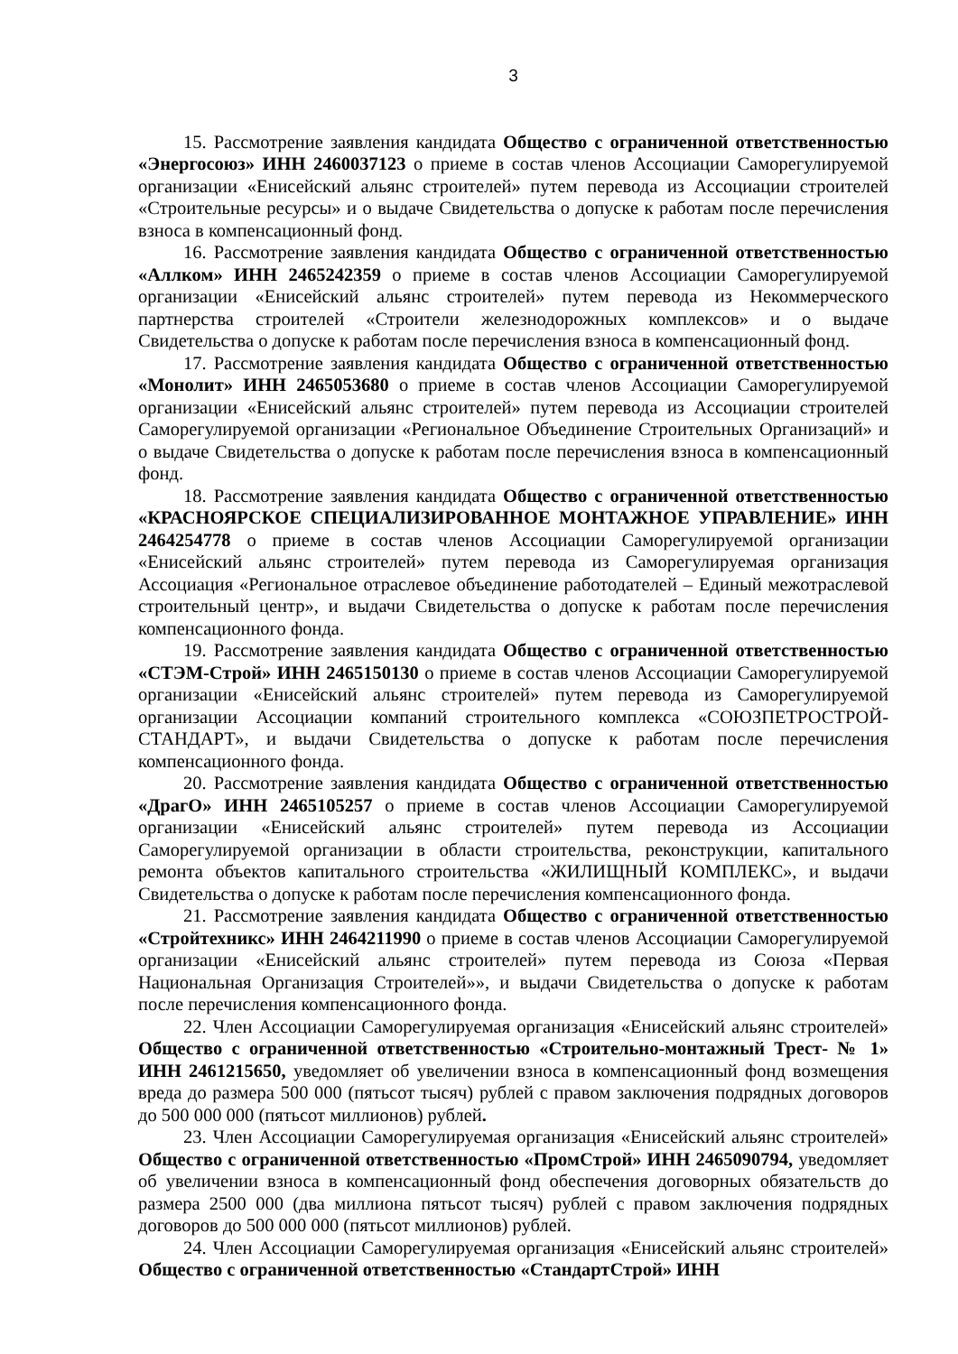3
15. Рассмотрение заявления кандидата Общество с ограниченной ответственностью «Энергосоюз» ИНН 2460037123 о приеме в состав членов Ассоциации Саморегулируемой организации «Енисейский альянс строителей» путем перевода из Ассоциации строителей «Строительные ресурсы» и о выдаче Свидетельства о допуске к работам после перечисления взноса в компенсационный фонд.
16. Рассмотрение заявления кандидата Общество с ограниченной ответственностью «Аллком» ИНН 2465242359 о приеме в состав членов Ассоциации Саморегулируемой организации «Енисейский альянс строителей» путем перевода из Некоммерческого партнерства строителей «Строители железнодорожных комплексов» и о выдаче Свидетельства о допуске к работам после перечисления взноса в компенсационный фонд.
17. Рассмотрение заявления кандидата Общество с ограниченной ответственностью «Монолит» ИНН 2465053680 о приеме в состав членов Ассоциации Саморегулируемой организации «Енисейский альянс строителей» путем перевода из Ассоциации строителей Саморегулируемой организации «Региональное Объединение Строительных Организаций» и о выдаче Свидетельства о допуске к работам после перечисления взноса в компенсационный фонд.
18. Рассмотрение заявления кандидата Общество с ограниченной ответственностью «КРАСНОЯРСКОЕ СПЕЦИАЛИЗИРОВАННОЕ МОНТАЖНОЕ УПРАВЛЕНИЕ» ИНН 2464254778 о приеме в состав членов Ассоциации Саморегулируемой организации «Енисейский альянс строителей» путем перевода из Саморегулируемая организация Ассоциация «Региональное отраслевое объединение работодателей – Единый межотраслевой строительный центр», и выдачи Свидетельства о допуске к работам после перечисления компенсационного фонда.
19. Рассмотрение заявления кандидата Общество с ограниченной ответственностью «СТЭМ-Строй» ИНН 2465150130 о приеме в состав членов Ассоциации Саморегулируемой организации «Енисейский альянс строителей» путем перевода из Саморегулируемой организации Ассоциации компаний строительного комплекса «СОЮЗПЕТРОСТРОЙ-СТАНДАРТ», и выдачи Свидетельства о допуске к работам после перечисления компенсационного фонда.
20. Рассмотрение заявления кандидата Общество с ограниченной ответственностью «ДрагО» ИНН 2465105257 о приеме в состав членов Ассоциации Саморегулируемой организации «Енисейский альянс строителей» путем перевода из Ассоциации Саморегулируемой организации в области строительства, реконструкции, капитального ремонта объектов капитального строительства «ЖИЛИЩНЫЙ КОМПЛЕКС», и выдачи Свидетельства о допуске к работам после перечисления компенсационного фонда.
21. Рассмотрение заявления кандидата Общество с ограниченной ответственностью «Стройтехникс» ИНН 2464211990 о приеме в состав членов Ассоциации Саморегулируемой организации «Енисейский альянс строителей» путем перевода из Союза «Первая Национальная Организация Строителей»», и выдачи Свидетельства о допуске к работам после перечисления компенсационного фонда.
22. Член Ассоциации Саморегулируемая организация «Енисейский альянс строителей» Общество с ограниченной ответственностью «Строительно-монтажный Трест- № 1» ИНН 2461215650, уведомляет об увеличении взноса в компенсационный фонд возмещения вреда до размера 500 000 (пятьсот тысяч) рублей с правом заключения подрядных договоров до 500 000 000 (пятьсот миллионов) рублей.
23. Член Ассоциации Саморегулируемая организация «Енисейский альянс строителей» Общество с ограниченной ответственностью «ПромСтрой» ИНН 2465090794, уведомляет об увеличении взноса в компенсационный фонд обеспечения договорных обязательств до размера 2500 000 (два миллиона пятьсот тысяч) рублей с правом заключения подрядных договоров до 500 000 000 (пятьсот миллионов) рублей.
24. Член Ассоциации Саморегулируемая организация «Енисейский альянс строителей» Общество с ограниченной ответственностью «СтандартСтрой» ИНН